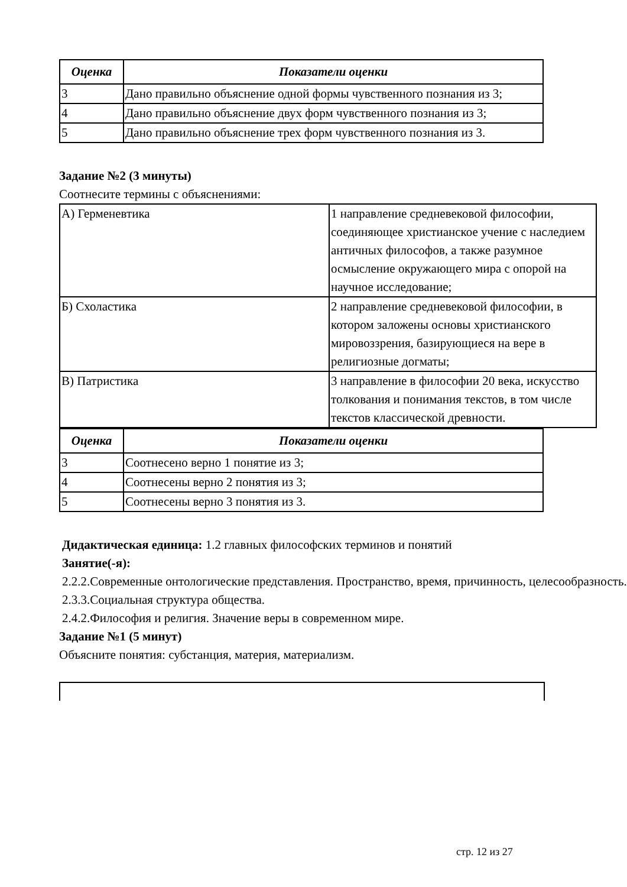| Оценка | Показатели оценки |
| --- | --- |
| 3 | Дано правильно объяснение одной формы чувственного познания из 3; |
| 4 | Дано правильно объяснение двух форм чувственного познания из 3; |
| 5 | Дано правильно объяснение трех форм чувственного познания из 3. |
Задание №2 (3 минуты)
Соотнесите термины с объяснениями:
| А) Герменевтика | 1 направление средневековой философии, соединяющее христианское учение с наследием античных философов, а также разумное осмысление окружающего мира с опорой на научное исследование; |
| Б) Схоластика | 2 направление средневековой философии, в котором заложены основы христианского мировоззрения, базирующиеся на вере в религиозные догматы; |
| В) Патристика | 3 направление в философии 20 века, искусство толкования и понимания текстов, в том числе текстов классической древности. |
| Оценка | Показатели оценки |
| --- | --- |
| 3 | Соотнесено верно 1 понятие из 3; |
| 4 | Соотнесены верно 2 понятия из 3; |
| 5 | Соотнесены верно 3 понятия из 3. |
Дидактическая единица: 1.2 главных философских терминов и понятий
Занятие(-я):
2.2.2.Современные онтологические представления. Пространство, время, причинность, целесообразность.
2.3.3.Социальная структура общества.
2.4.2.Философия и религия. Значение веры в современном мире.
Задание №1 (5 минут)
Объясните понятия: субстанция, материя, материализм.
стр. 12 из 27